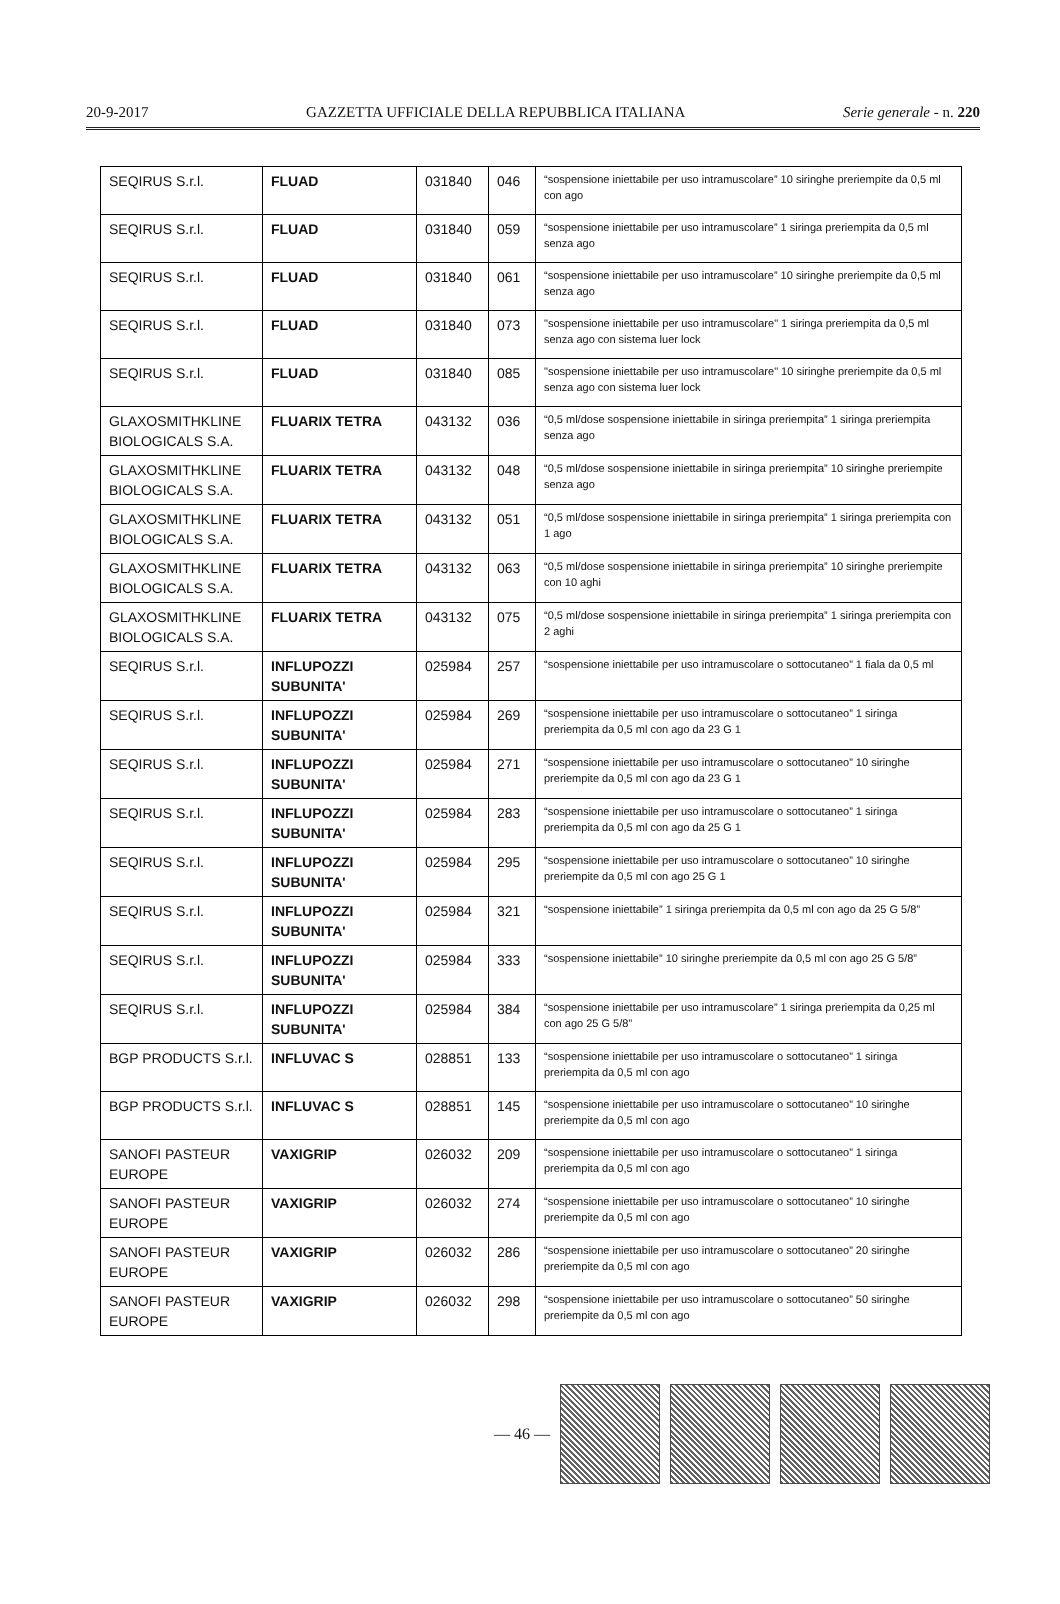20-9-2017 GAZZETTA UFFICIALE DELLA REPUBBLICA ITALIANA Serie generale - n. 220
| SEQIRUS S.r.l. | FLUAD | 031840 | 046 | “sospensione iniettabile per uso intramuscolare” 10 siringhe preriempite da 0,5 ml con ago |
| SEQIRUS S.r.l. | FLUAD | 031840 | 059 | “sospensione iniettabile per uso intramuscolare” 1 siringa preriempita da 0,5 ml senza ago |
| SEQIRUS S.r.l. | FLUAD | 031840 | 061 | “sospensione iniettabile per uso intramuscolare” 10 siringhe preriempite da 0,5 ml senza ago |
| SEQIRUS S.r.l. | FLUAD | 031840 | 073 | "sospensione iniettabile per uso intramuscolare" 1 siringa preriempita da 0,5 ml senza ago con sistema luer lock |
| SEQIRUS S.r.l. | FLUAD | 031840 | 085 | "sospensione iniettabile per uso intramuscolare" 10 siringhe preriempite da 0,5 ml senza ago con sistema luer lock |
| GLAXOSMITHKLINE BIOLOGICALS S.A. | FLUARIX TETRA | 043132 | 036 | “0,5 ml/dose sospensione iniettabile in siringa preriempita” 1 siringa preriempita senza ago |
| GLAXOSMITHKLINE BIOLOGICALS S.A. | FLUARIX TETRA | 043132 | 048 | “0,5 ml/dose sospensione iniettabile in siringa preriempita” 10 siringhe preriempite senza ago |
| GLAXOSMITHKLINE BIOLOGICALS S.A. | FLUARIX TETRA | 043132 | 051 | “0,5 ml/dose sospensione iniettabile in siringa preriempita” 1 siringa preriempita con 1 ago |
| GLAXOSMITHKLINE BIOLOGICALS S.A. | FLUARIX TETRA | 043132 | 063 | “0,5 ml/dose sospensione iniettabile in siringa preriempita” 10 siringhe preriempite con 10 aghi |
| GLAXOSMITHKLINE BIOLOGICALS S.A. | FLUARIX TETRA | 043132 | 075 | “0,5 ml/dose sospensione iniettabile in siringa preriempita” 1 siringa preriempita con 2 aghi |
| SEQIRUS S.r.l. | INFLUPOZZI SUBUNITA' | 025984 | 257 | “sospensione iniettabile per uso intramuscolare o sottocutaneo” 1 fiala da 0,5 ml |
| SEQIRUS S.r.l. | INFLUPOZZI SUBUNITA' | 025984 | 269 | “sospensione iniettabile per uso intramuscolare o sottocutaneo” 1 siringa preriempita da 0,5 ml con ago da 23 G 1 |
| SEQIRUS S.r.l. | INFLUPOZZI SUBUNITA' | 025984 | 271 | “sospensione iniettabile per uso intramuscolare o sottocutaneo” 10 siringhe preriempite da 0,5 ml con ago da 23 G 1 |
| SEQIRUS S.r.l. | INFLUPOZZI SUBUNITA' | 025984 | 283 | “sospensione iniettabile per uso intramuscolare o sottocutaneo” 1 siringa preriempita da 0,5 ml con ago da 25 G 1 |
| SEQIRUS S.r.l. | INFLUPOZZI SUBUNITA' | 025984 | 295 | “sospensione iniettabile per uso intramuscolare o sottocutaneo” 10 siringhe preriempite da 0,5 ml con ago 25 G 1 |
| SEQIRUS S.r.l. | INFLUPOZZI SUBUNITA' | 025984 | 321 | “sospensione iniettabile” 1 siringa preriempita da 0,5 ml con ago da 25 G 5/8” |
| SEQIRUS S.r.l. | INFLUPOZZI SUBUNITA' | 025984 | 333 | “sospensione iniettabile” 10 siringhe preriempite da 0,5 ml con ago 25 G 5/8” |
| SEQIRUS S.r.l. | INFLUPOZZI SUBUNITA' | 025984 | 384 | “sospensione iniettabile per uso intramuscolare” 1 siringa preriempita da 0,25 ml con ago 25 G 5/8” |
| BGP PRODUCTS S.r.l. | INFLUVAC S | 028851 | 133 | “sospensione iniettabile per uso intramuscolare o sottocutaneo” 1 siringa preriempita da 0,5 ml con ago |
| BGP PRODUCTS S.r.l. | INFLUVAC S | 028851 | 145 | “sospensione iniettabile per uso intramuscolare o sottocutaneo” 10 siringhe preriempite da 0,5 ml con ago |
| SANOFI PASTEUR EUROPE | VAXIGRIP | 026032 | 209 | “sospensione iniettabile per uso intramuscolare o sottocutaneo” 1 siringa preriempita da 0,5 ml con ago |
| SANOFI PASTEUR EUROPE | VAXIGRIP | 026032 | 274 | “sospensione iniettabile per uso intramuscolare o sottocutaneo” 10 siringhe preriempite da 0,5 ml con ago |
| SANOFI PASTEUR EUROPE | VAXIGRIP | 026032 | 286 | “sospensione iniettabile per uso intramuscolare o sottocutaneo” 20 siringhe preriempite da 0,5 ml con ago |
| SANOFI PASTEUR EUROPE | VAXIGRIP | 026032 | 298 | “sospensione iniettabile per uso intramuscolare o sottocutaneo” 50 siringhe preriempite da 0,5 ml con ago |
— 46 —